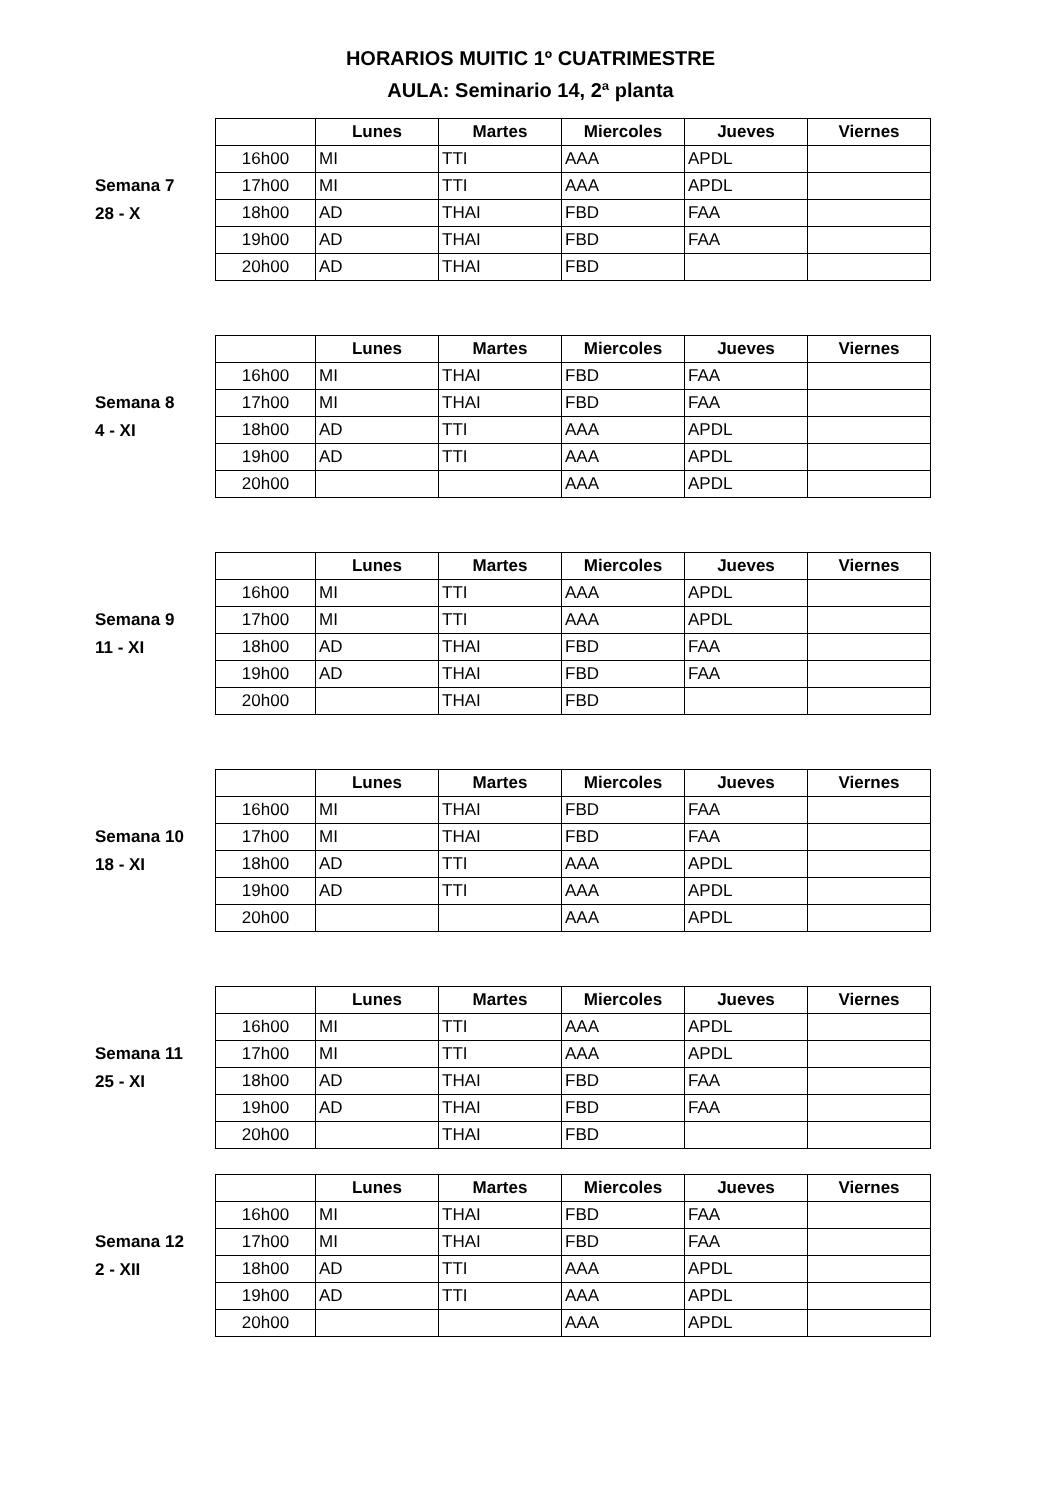HORARIOS MUITIC 1º CUATRIMESTRE
AULA: Seminario 14, 2ª planta
Semana 7
28 - X
| | Lunes | Martes | Miercoles | Jueves | Viernes |
| --- | --- | --- | --- | --- | --- |
| 16h00 | MI | TTI | AAA | APDL | |
| 17h00 | MI | TTI | AAA | APDL | |
| 18h00 | AD | THAI | FBD | FAA | |
| 19h00 | AD | THAI | FBD | FAA | |
| 20h00 | AD | THAI | FBD | | |
Semana 8
4 - XI
| | Lunes | Martes | Miercoles | Jueves | Viernes |
| --- | --- | --- | --- | --- | --- |
| 16h00 | MI | THAI | FBD | FAA | |
| 17h00 | MI | THAI | FBD | FAA | |
| 18h00 | AD | TTI | AAA | APDL | |
| 19h00 | AD | TTI | AAA | APDL | |
| 20h00 | | | AAA | APDL | |
Semana 9
11 - XI
| | Lunes | Martes | Miercoles | Jueves | Viernes |
| --- | --- | --- | --- | --- | --- |
| 16h00 | MI | TTI | AAA | APDL | |
| 17h00 | MI | TTI | AAA | APDL | |
| 18h00 | AD | THAI | FBD | FAA | |
| 19h00 | AD | THAI | FBD | FAA | |
| 20h00 | | THAI | FBD | | |
Semana 10
18 - XI
| | Lunes | Martes | Miercoles | Jueves | Viernes |
| --- | --- | --- | --- | --- | --- |
| 16h00 | MI | THAI | FBD | FAA | |
| 17h00 | MI | THAI | FBD | FAA | |
| 18h00 | AD | TTI | AAA | APDL | |
| 19h00 | AD | TTI | AAA | APDL | |
| 20h00 | | | AAA | APDL | |
Semana 11
25 - XI
| | Lunes | Martes | Miercoles | Jueves | Viernes |
| --- | --- | --- | --- | --- | --- |
| 16h00 | MI | TTI | AAA | APDL | |
| 17h00 | MI | TTI | AAA | APDL | |
| 18h00 | AD | THAI | FBD | FAA | |
| 19h00 | AD | THAI | FBD | FAA | |
| 20h00 | | THAI | FBD | | |
Semana 12
2 - XII
| | Lunes | Martes | Miercoles | Jueves | Viernes |
| --- | --- | --- | --- | --- | --- |
| 16h00 | MI | THAI | FBD | FAA | |
| 17h00 | MI | THAI | FBD | FAA | |
| 18h00 | AD | TTI | AAA | APDL | |
| 19h00 | AD | TTI | AAA | APDL | |
| 20h00 | | | AAA | APDL | |